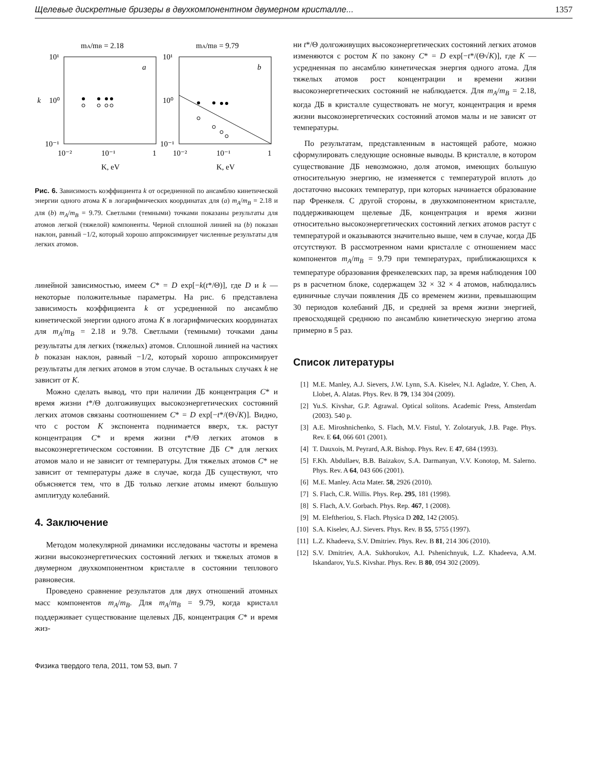Щелевые дискретные бризеры в двухкомпонентном двумерном кристалле... 1357
mA/mB = 2.18
mA/mB = 9.79
10¹
10¹
10⁰
10⁰
10⁻¹
10⁻¹
k
a
b
10⁻²
10⁻¹
1
10⁻²
10⁻¹
1
K, eV
K, eV
Рис. 6. Зависимость коэффициента k от осредненной по ансамблю кинетической энергии одного атома K в логарифмических координатах для (a) m<sub>A</sub>/m<sub>B</sub> = 2.18 и для (b) m<sub>A</sub>/m<sub>B</sub> = 9.79. Светлыми (темными) точками показаны результаты для атомов легкой (тяжелой) компоненты. Черной сплошной линией на (b) показан наклон, равный −1/2, который хорошо аппроксимирует численные результаты для легких атомов.
линейной зависимостью, имеем C* = D exp[−k(t*/Θ)], где D и k — некоторые положительные параметры. На рис. 6 представлена зависимость коэффициента k от усредненной по ансамблю кинетической энергии одного атома K в логарифмических координатах для m<sub>A</sub>/m<sub>B</sub> = 2.18 и 9.78. Светлыми (темными) точками даны результаты для легких (тяжелых) атомов. Сплошной линией на частиях b показан наклон, равный −1/2, который хорошо аппроксимирует результаты для легких атомов в этом случае. В остальных случаях k не зависит от K.
Можно сделать вывод, что при наличии ДБ концентрация C* и время жизни t*/Θ долгоживущих высокоэнергетических состояний легких атомов связаны соотношением C* = D exp[−t*/(Θ√K)]. Видно, что с ростом K экспонента поднимается вверх, т.к. растут концентрация C* и время жизни t*/Θ легких атомов в высокоэнергетическом состоянии. В отсутствие ДБ C* для легких атомов мало и не зависит от температуры. Для тяжелых атомов C* не зависит от температуры даже в случае, когда ДБ существуют, что объясняется тем, что в ДБ только легкие атомы имеют большую амплитуду колебаний.
4. Заключение
Методом молекулярной динамики исследованы частоты и времена жизни высокоэнергетических состояний легких и тяжелых атомов в двумерном двухкомпонентном кристалле в состоянии теплового равновесия.
Проведено сравнение результатов для двух отношений атомных масс компонентов m<sub>A</sub>/m<sub>B</sub>. Для m<sub>A</sub>/m<sub>B</sub> = 9.79, когда кристалл поддерживает существование щелевых ДБ, концентрация C* и время жиз-
ни t*/Θ долгоживущих высокоэнергетических состояний легких атомов изменяются с ростом K по закону C* = D exp[−t*/(Θ√K)], где K — усредненная по ансамблю кинетическая энергия одного атома. Для тяжелых атомов рост концентрации и времени жизни высокоэнергетических состояний не наблюдается. Для m<sub>A</sub>/m<sub>B</sub> = 2.18, когда ДБ в кристалле существовать не могут, концентрация и время жизни высокоэнергетических состояний атомов малы и не зависят от температуры.
По результатам, представленным в настоящей работе, можно сформулировать следующие основные выводы. В кристалле, в котором существование ДБ невозможно, доля атомов, имеющих большую относительную энергию, не изменяется с температурой вплоть до достаточно высоких температур, при которых начинается образование пар Френкеля. С другой стороны, в двухкомпонентном кристалле, поддерживающем щелевые ДБ, концентрация и время жизни относительно высокоэнергетических состояний легких атомов растут с температурой и оказываются значительно выше, чем в случае, когда ДБ отсутствуют. В рассмотренном нами кристалле с отношением масс компонентов m<sub>A</sub>/m<sub>B</sub> = 9.79 при температурах, приближающихся к температуре образования френкелевских пар, за время наблюдения 100 ps в расчетном блоке, содержащем 32 × 32 × 4 атомов, наблюдались единичные случаи появления ДБ со временем жизни, превышающим 30 периодов колебаний ДБ, и средней за время жизни энергией, превосходящей среднюю по ансамблю кинетическую энергию атома примерно в 5 раз.
Список литературы
[1] M.E. Manley, A.J. Sievers, J.W. Lynn, S.A. Kiselev, N.I. Agladze, Y. Chen, A. Llobet, A. Alatas. Phys. Rev. B 79, 134 304 (2009).
[2] Yu.S. Kivshar, G.P. Agrawal. Optical solitons. Academic Press, Amsterdam (2003). 540 p.
[3] A.E. Miroshnichenko, S. Flach, M.V. Fistul, Y. Zolotaryuk, J.B. Page. Phys. Rev. E 64, 066 601 (2001).
[4] T. Dauxois, M. Peyrard, A.R. Bishop. Phys. Rev. E 47, 684 (1993).
[5] F.Kh. Abdullaev, B.B. Baizakov, S.A. Darmanyan, V.V. Konotop, M. Salerno. Phys. Rev. A 64, 043 606 (2001).
[6] M.E. Manley. Acta Mater. 58, 2926 (2010).
[7] S. Flach, C.R. Willis. Phys. Rep. 295, 181 (1998).
[8] S. Flach, A.V. Gorbach. Phys. Rep. 467, 1 (2008).
[9] M. Eleftheriou, S. Flach. Physica D 202, 142 (2005).
[10] S.A. Kiselev, A.J. Sievers. Phys. Rev. B 55, 5755 (1997).
[11] L.Z. Khadeeva, S.V. Dmitriev. Phys. Rev. B 81, 214 306 (2010).
[12] S.V. Dmitriev, A.A. Sukhorukov, A.I. Pshenichnyuk, L.Z. Khadeeva, A.M. Iskandarov, Yu.S. Kivshar. Phys. Rev. B 80, 094 302 (2009).
Физика твердого тела, 2011, том 53, вып. 7